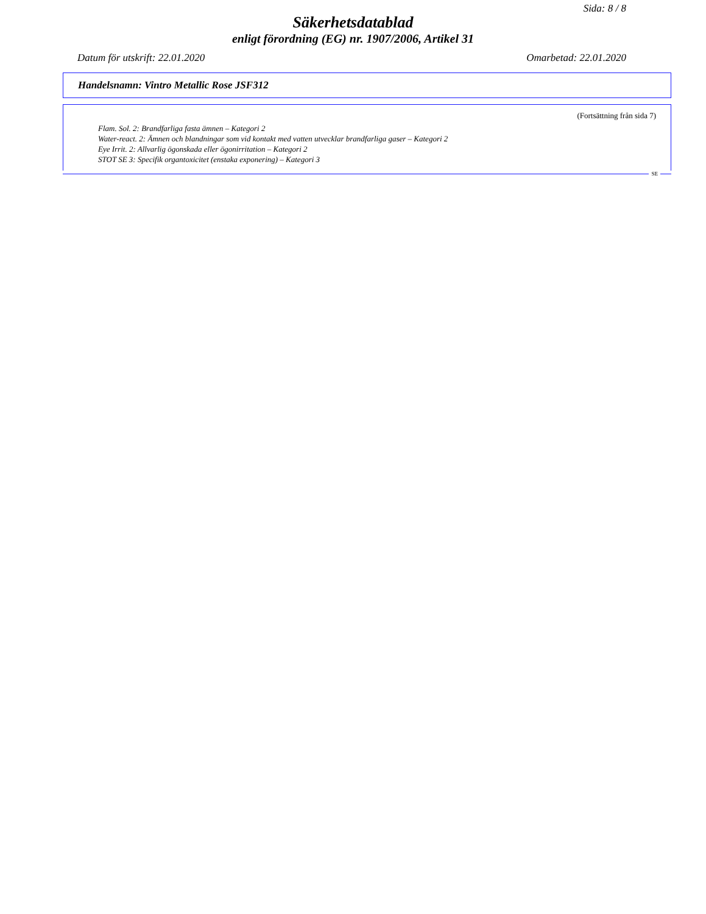Sida: 8 / 8
Säkerhetsdatablad
enligt förordning (EG) nr. 1907/2006, Artikel 31
Datum för utskrift: 22.01.2020 Omarbetad: 22.01.2020
Handelsnamn: Vintro Metallic Rose JSF312
(Fortsättning från sida 7)
Flam. Sol. 2: Brandfarliga fasta ämnen – Kategori 2
Water-react. 2: Ämnen och blandningar som vid kontakt med vatten utvecklar brandfarliga gaser – Kategori 2
Eye Irrit. 2: Allvarlig ögonskada eller ögonirritation – Kategori 2
STOT SE 3: Specifik organtoxicitet (enstaka exponering) – Kategori 3
SE